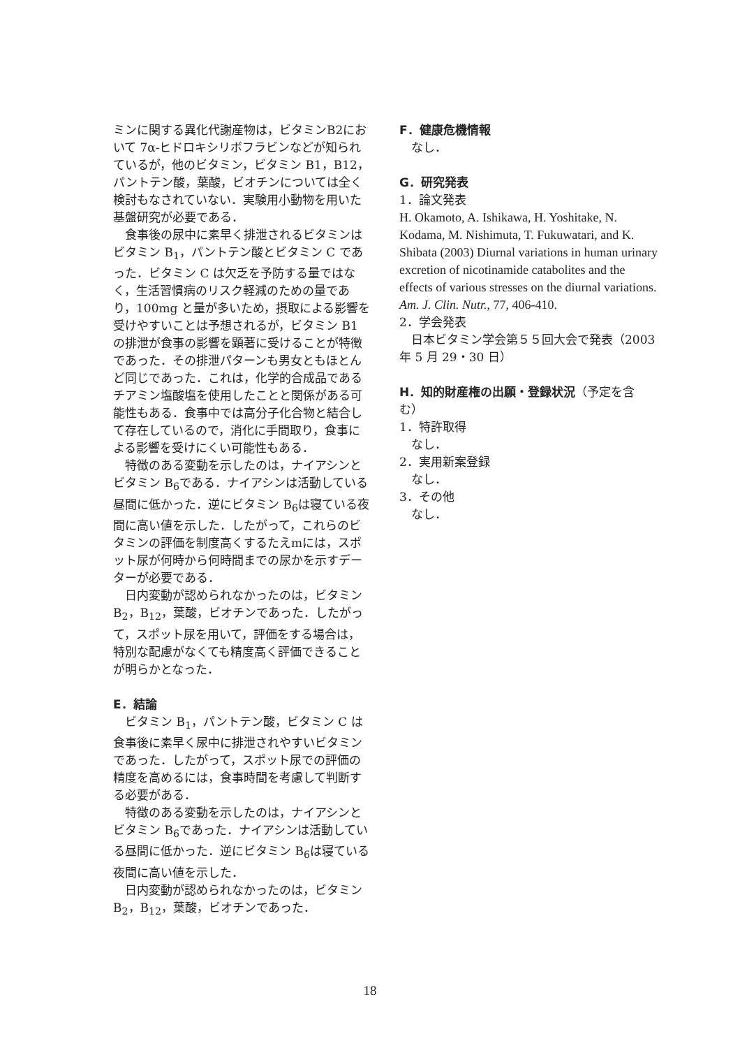ミンに関する異化代謝産物は，ビタミンB2において 7α-ヒドロキシリボフラビンなどが知られているが，他のビタミン，ビタミン B1，B12，パントテン酸，葉酸，ビオチンについては全く検討もなされていない．実験用小動物を用いた基盤研究が必要である．
食事後の尿中に素早く排泄されるビタミンはビタミン B<sub>1</sub>，パントテン酸とビタミン C であった．ビタミン C は欠乏を予防する量ではなく，生活習慣病のリスク軽減のための量であり，100mg と量が多いため，摂取による影響を受けやすいことは予想されるが，ビタミン B1 の排泄が食事の影響を顕著に受けることが特徴であった．その排泄パターンも男女ともほとんど同じであった．これは，化学的合成品であるチアミン塩酸塩を使用したことと関係がある可能性もある．食事中では高分子化合物と結合して存在しているので，消化に手間取り，食事による影響を受けにくい可能性もある．
特徴のある変動を示したのは，ナイアシンとビタミン B<sub>6</sub>である．ナイアシンは活動している昼間に低かった．逆にビタミン B<sub>6</sub>は寝ている夜間に高い値を示した．したがって，これらのビタミンの評価を制度高くするたえmには，スポット尿が何時から何時間までの尿かを示すデーターが必要である．
日内変動が認められなかったのは，ビタミン B<sub>2</sub>，B<sub>12</sub>，葉酸，ビオチンであった．したがって，スポット尿を用いて，評価をする場合は，特別な配慮がなくても精度高く評価できることが明らかとなった．
E．結論
ビタミン B<sub>1</sub>，パントテン酸，ビタミン C は食事後に素早く尿中に排泄されやすいビタミンであった．したがって，スポット尿での評価の精度を高めるには，食事時間を考慮して判断する必要がある．
特徴のある変動を示したのは，ナイアシンとビタミン B<sub>6</sub>であった．ナイアシンは活動している昼間に低かった．逆にビタミン B<sub>6</sub>は寝ている夜間に高い値を示した．
日内変動が認められなかったのは，ビタミン B<sub>2</sub>，B<sub>12</sub>，葉酸，ビオチンであった．
F．健康危機情報
なし．
G．研究発表
1．論文発表
H. Okamoto, A. Ishikawa, H. Yoshitake, N. Kodama, M. Nishimuta, T. Fukuwatari, and K. Shibata (2003) Diurnal variations in human urinary excretion of nicotinamide catabolites and the effects of various stresses on the diurnal variations. Am. J. Clin. Nutr., 77, 406-410.
2．学会発表
日本ビタミン学会第５５回大会で発表（2003 年 5 月 29・30 日）
H．知的財産権の出願・登録状況（予定を含む）
1．特許取得
なし．
2．実用新案登録
なし．
3．その他
なし．
18